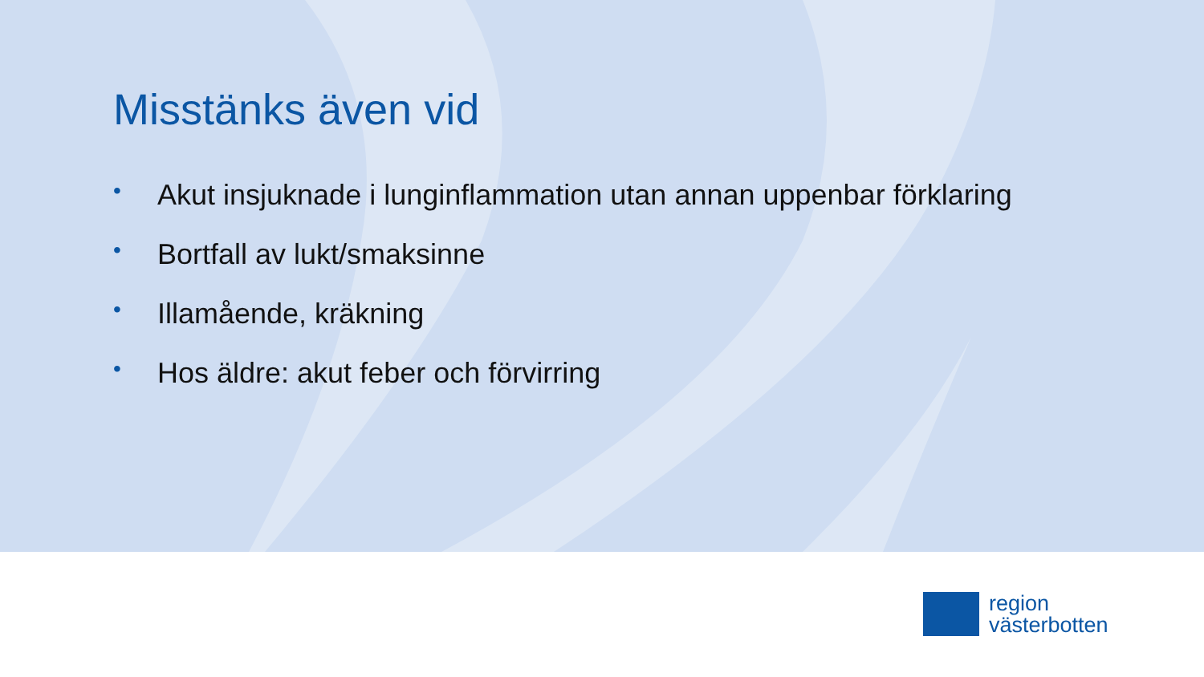Misstänks även vid
• Akut insjuknade i lunginflammation utan annan uppenbar förklaring
• Bortfall av lukt/smaksinne
• Illamående, kräkning
• Hos äldre: akut feber och förvirring
region
västerbotten